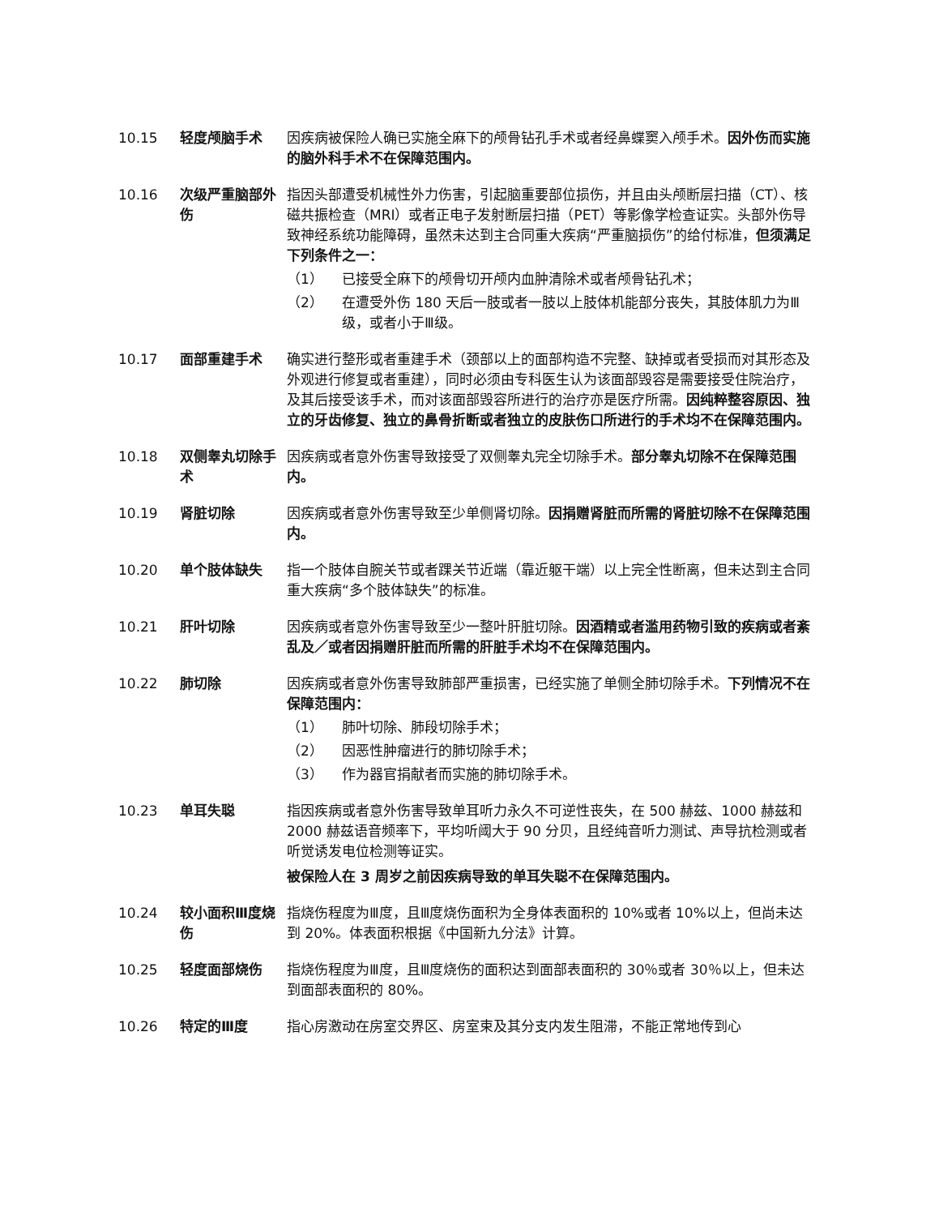10.15 轻度颅脑手术 因疾病被保险人确已实施全麻下的颅骨钻孔手术或者经鼻蝶窦入颅手术。因外伤而实施的脑外科手术不在保障范围内。
10.16 次级严重脑部外伤
指因头部遭受机械性外力伤害，引起脑重要部位损伤，并且由头颅断层扫描（CT）、核磁共振检查（MRI）或者正电子发射断层扫描（PET）等影像学检查证实。头部外伤导致神经系统功能障碍，虽然未达到主合同重大疾病“严重脑损伤”的给付标准，但须满足下列条件之一：
（1） 已接受全麻下的颅骨切开颅内血肿清除术或者颅骨钻孔术；
（2） 在遭受外伤 180 天后一肢或者一肢以上肢体机能部分丧失，其肢体肌力为Ⅲ级，或者小于Ⅲ级。
10.17 面部重建手术 确实进行整形或者重建手术（颈部以上的面部构造不完整、缺掉或者受损而对其形态及外观进行修复或者重建），同时必须由专科医生认为该面部毁容是需要接受住院治疗，及其后接受该手术，而对该面部毁容所进行的治疗亦是医疗所需。因纯粹整容原因、独立的牙齿修复、独立的鼻骨折断或者独立的皮肤伤口所进行的手术均不在保障范围内。
10.18 双侧睾丸切除手术
因疾病或者意外伤害导致接受了双侧睾丸完全切除手术。部分睾丸切除不在保障范围内。
10.19 肾脏切除 因疾病或者意外伤害导致至少单侧肾切除。因捐赠肾脏而所需的肾脏切除不在保障范围内。
10.20 单个肢体缺失 指一个肢体自腕关节或者踝关节近端（靠近躯干端）以上完全性断离，但未达到主合同重大疾病“多个肢体缺失”的标准。
10.21 肝叶切除 因疾病或者意外伤害导致至少一整叶肝脏切除。因酒精或者滥用药物引致的疾病或者紊乱及／或者因捐赠肝脏而所需的肝脏手术均不在保障范围内。
10.22 肺切除 因疾病或者意外伤害导致肺部严重损害，已经实施了单侧全肺切除手术。下列情况不在保障范围内：
（1） 肺叶切除、肺段切除手术；
（2） 因恶性肿瘤进行的肺切除手术；
（3） 作为器官捐献者而实施的肺切除手术。
10.23 单耳失聪 指因疾病或者意外伤害导致单耳听力永久不可逆性丧失，在 500 赫兹、1000 赫兹和 2000 赫兹语音频率下，平均听阈大于 90 分贝，且经纯音听力测试、声导抗检测或者听觉诱发电位检测等证实。
被保险人在 3 周岁之前因疾病导致的单耳失聪不在保障范围内。
10.24 较小面积Ⅲ度烧伤 指烧伤程度为Ⅲ度，且Ⅲ度烧伤面积为全身体表面积的 10%或者 10%以上，但尚未达到 20%。体表面积根据《中国新九分法》计算。
10.25 轻度面部烧伤 指烧伤程度为Ⅲ度，且Ⅲ度烧伤的面积达到面部表面积的 30％或者 30％以上，但未达到面部表面积的 80%。
10.26 特定的Ⅲ度 指心房激动在房室交界区、房室束及其分支内发生阻滞，不能正常地传到心